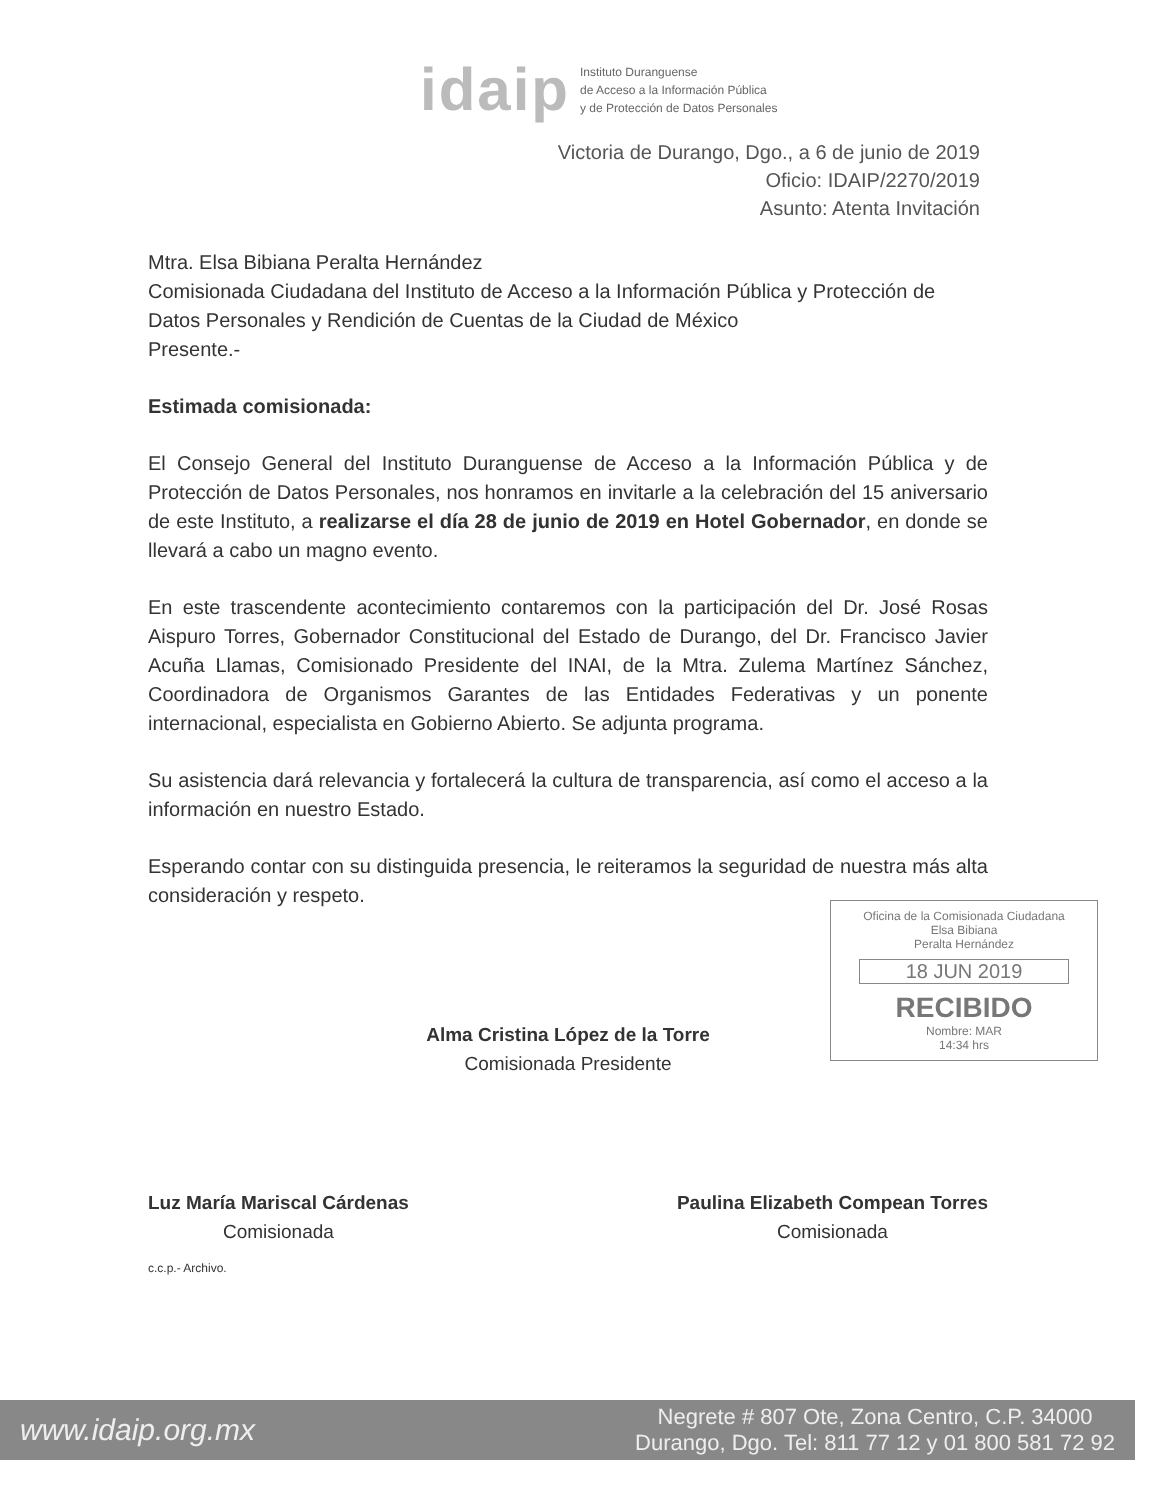idaip
Instituto Duranguense
de Acceso a la Información Pública
y de Protección de Datos Personales
Victoria de Durango, Dgo., a 6 de junio de 2019
Oficio: IDAIP/2270/2019
Asunto: Atenta Invitación
Mtra. Elsa Bibiana Peralta Hernández
Comisionada Ciudadana del Instituto de Acceso a la Información Pública y Protección de Datos Personales y Rendición de Cuentas de la Ciudad de México
Presente.-
Estimada comisionada:
El Consejo General del Instituto Duranguense de Acceso a la Información Pública y de Protección de Datos Personales, nos honramos en invitarle a la celebración del 15 aniversario de este Instituto, a realizarse el día 28 de junio de 2019 en Hotel Gobernador, en donde se llevará a cabo un magno evento.
En este trascendente acontecimiento contaremos con la participación del Dr. José Rosas Aispuro Torres, Gobernador Constitucional del Estado de Durango, del Dr. Francisco Javier Acuña Llamas, Comisionado Presidente del INAI, de la Mtra. Zulema Martínez Sánchez, Coordinadora de Organismos Garantes de las Entidades Federativas y un ponente internacional, especialista en Gobierno Abierto. Se adjunta programa.
Su asistencia dará relevancia y fortalecerá la cultura de transparencia, así como el acceso a la información en nuestro Estado.
Esperando contar con su distinguida presencia, le reiteramos la seguridad de nuestra más alta consideración y respeto.
Alma Cristina López de la Torre
Comisionada Presidente
Luz María Mariscal Cárdenas
Comisionada
Paulina Elizabeth Compean Torres
Comisionada
c.c.p.- Archivo.
Oficina de la Comisionada Ciudadana
Elsa Bibiana
Peralta Hernández
18 JUN 2019
RECIBIDO
Nombre: MAR
14:34 hrs
www.idaip.org.mx Negrete # 807 Ote, Zona Centro, C.P. 34000
Durango, Dgo. Tel: 811 77 12 y 01 800 581 72 92